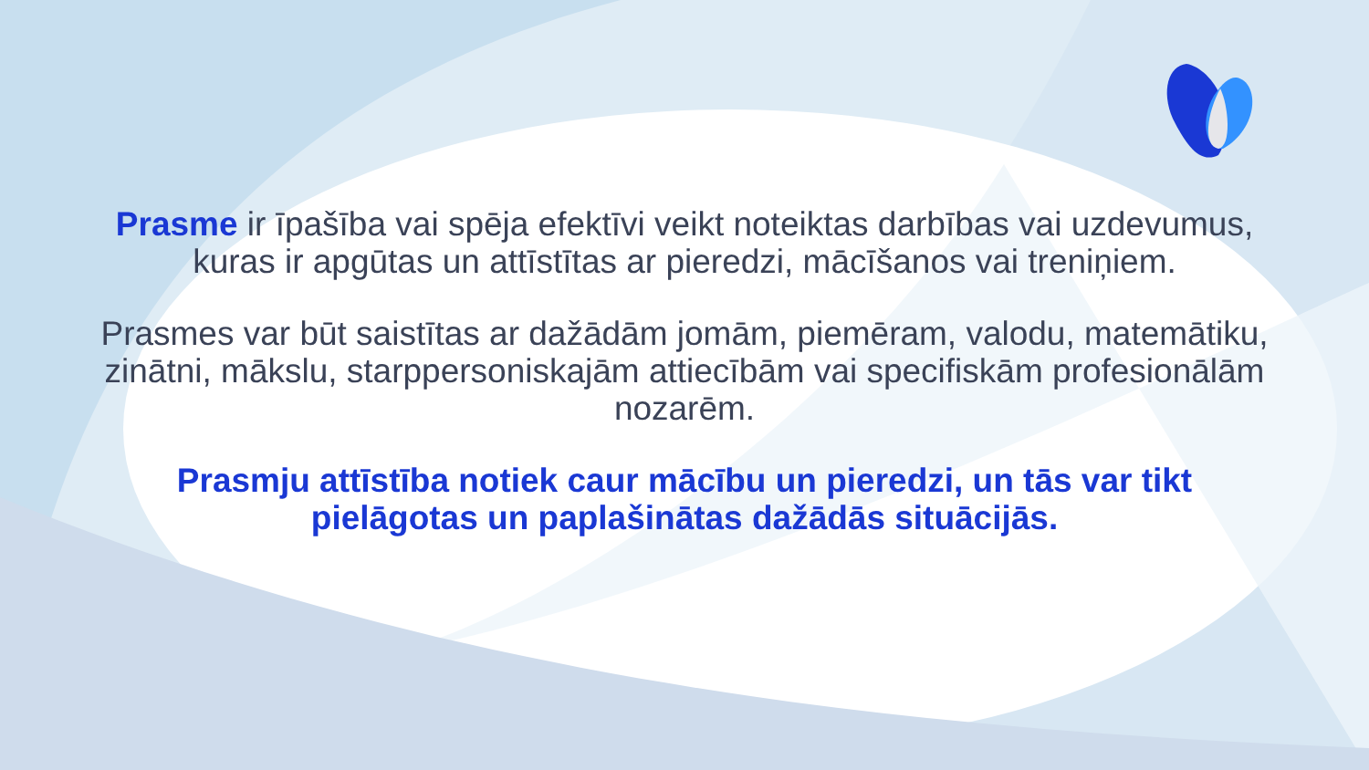Prasme ir īpašība vai spēja efektīvi veikt noteiktas darbības vai uzdevumus, kuras ir apgūtas un attīstītas ar pieredzi, mācīšanos vai treniņiem.
Prasmes var būt saistītas ar dažādām jomām, piemēram, valodu, matemātiku, zinātni, mākslu, starppersoniskajām attiecībām vai specifiskām profesionālām nozarēm.
Prasmju attīstība notiek caur mācību un pieredzi, un tās var tikt pielāgotas un paplašinātas dažādās situācijās.